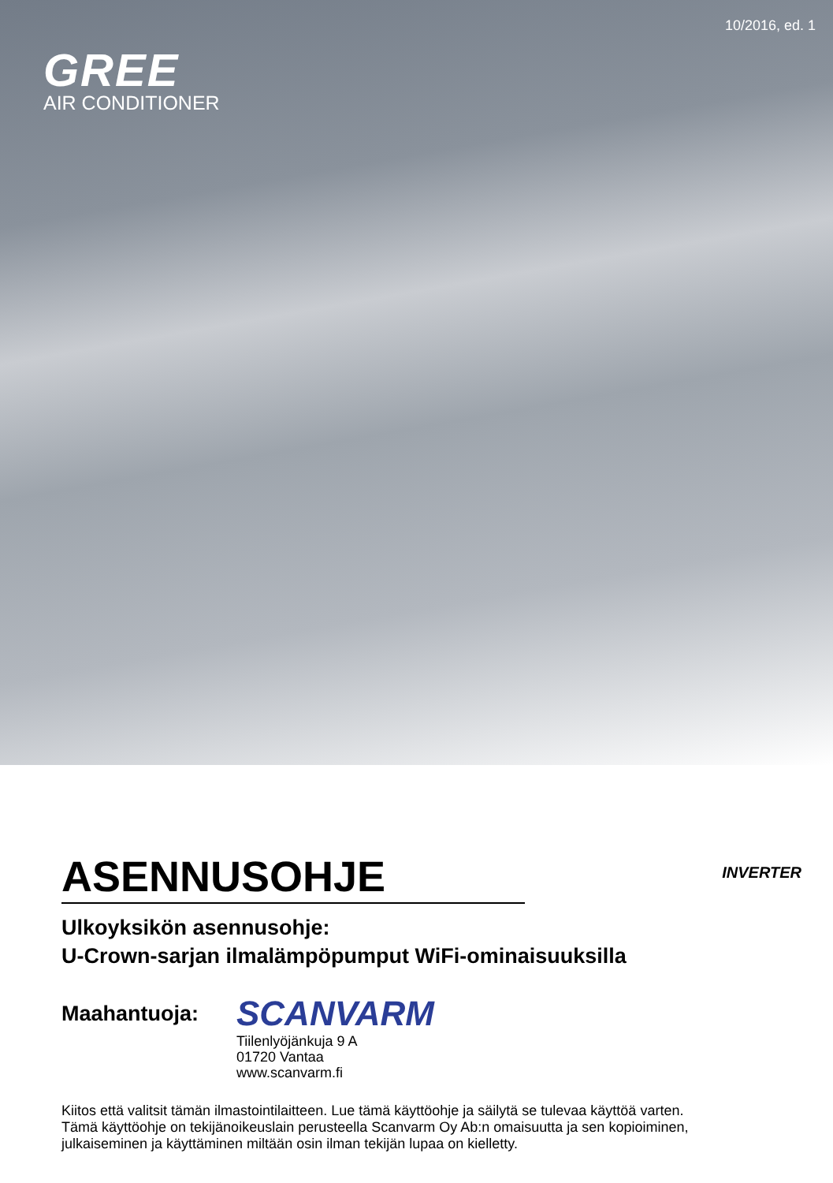10/2016, ed. 1
GREE
AIR CONDITIONER
ASENNUSOHJE
INVERTER
Ulkoyksikön asennusohje:
U-Crown-sarjan ilmalämpöpumput WiFi-ominaisuuksilla
Maahantuoja:
SCANVARM
Tiilenlyöjänkuja 9 A
01720 Vantaa
www.scanvarm.fi
Kiitos että valitsit tämän ilmastointilaitteen. Lue tämä käyttöohje ja säilytä se tulevaa käyttöä varten.
Tämä käyttöohje on tekijänoikeuslain perusteella Scanvarm Oy Ab:n omaisuutta ja sen kopioiminen,
julkaiseminen ja käyttäminen miltään osin ilman tekijän lupaa on kielletty.